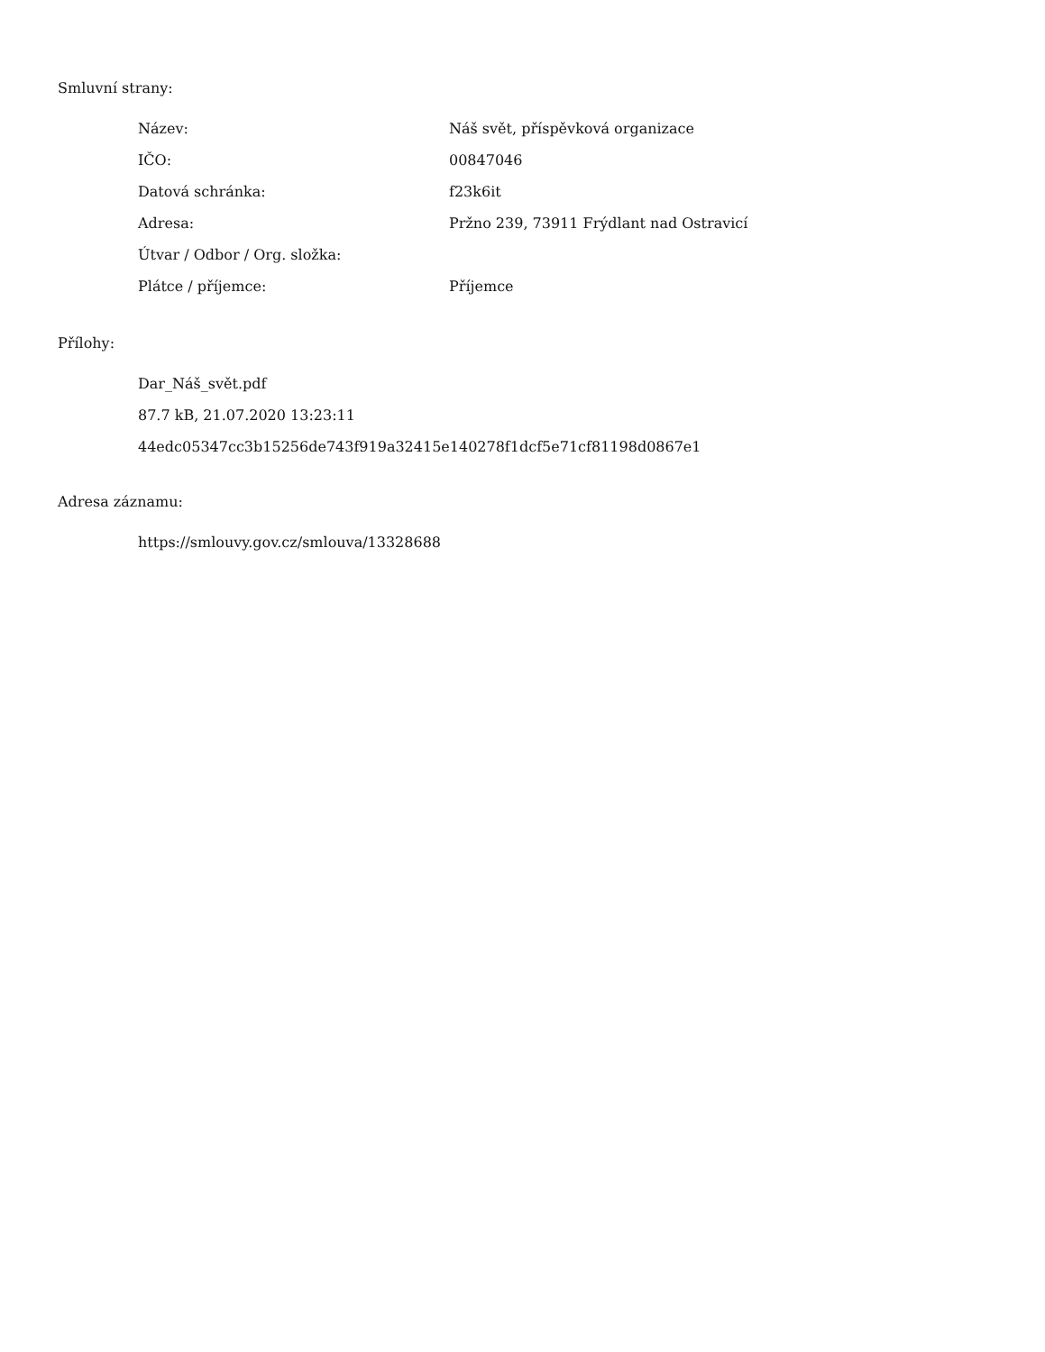Smluvní strany:
| Název: | Náš svět, příspěvková organizace |
| IČO: | 00847046 |
| Datová schránka: | f23k6it |
| Adresa: | Pržno 239, 73911 Frýdlant nad Ostravicí |
| Útvar / Odbor / Org. složka: | |
| Plátce / příjemce: | Příjemce |
Přílohy:
Dar_Náš_svět.pdf
87.7 kB, 21.07.2020 13:23:11
44edc05347cc3b15256de743f919a32415e140278f1dcf5e71cf81198d0867e1
Adresa záznamu:
https://smlouvy.gov.cz/smlouva/13328688